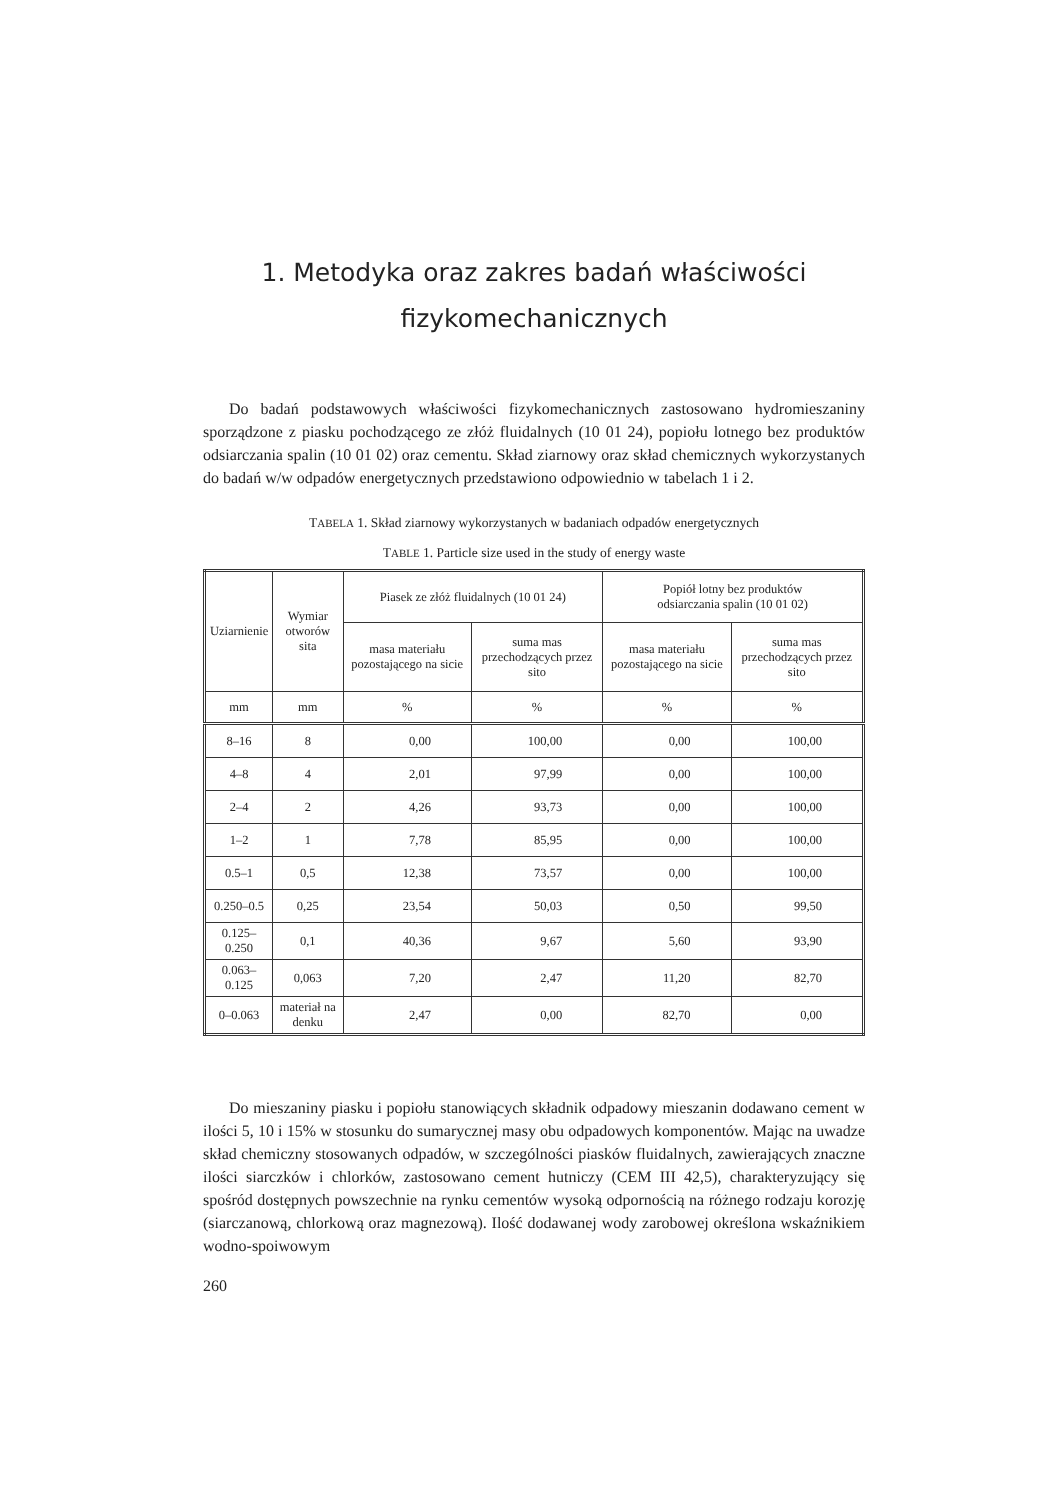1. Metodyka oraz zakres badań właściwości
fizykomechanicznych
Do badań podstawowych właściwości fizykomechanicznych zastosowano hydromieszaniny sporządzone z piasku pochodzącego ze złóż fluidalnych (10 01 24), popiołu lotnego bez produktów odsiarczania spalin (10 01 02) oraz cementu. Skład ziarnowy oraz skład chemicznych wykorzystanych do badań w/w odpadów energetycznych przedstawiono odpowiednio w tabelach 1 i 2.
TABELA 1. Skład ziarnowy wykorzystanych w badaniach odpadów energetycznych
TABLE 1. Particle size used in the study of energy waste
| Uziarnienie | Wymiar otworów sita | Piasek ze złóż fluidalnych (10 01 24) | | Popiół lotny bez produktów odsiarczania spalin (10 01 02) | |
| --- | --- | --- | --- | --- | --- |
| | | masa materiału pozostającego na sicie | suma mas przechodzących przez sito | masa materiału pozostającego na sicie | suma mas przechodzących przez sito |
| mm | mm | % | % | % | % |
| 8–16 | 8 | 0,00 | 100,00 | 0,00 | 100,00 |
| 4–8 | 4 | 2,01 | 97,99 | 0,00 | 100,00 |
| 2–4 | 2 | 4,26 | 93,73 | 0,00 | 100,00 |
| 1–2 | 1 | 7,78 | 85,95 | 0,00 | 100,00 |
| 0.5–1 | 0,5 | 12,38 | 73,57 | 0,00 | 100,00 |
| 0.250–0.5 | 0,25 | 23,54 | 50,03 | 0,50 | 99,50 |
| 0.125–0.250 | 0,1 | 40,36 | 9,67 | 5,60 | 93,90 |
| 0.063–0.125 | 0,063 | 7,20 | 2,47 | 11,20 | 82,70 |
| 0–0.063 | materiał na denku | 2,47 | 0,00 | 82,70 | 0,00 |
Do mieszaniny piasku i popiołu stanowiących składnik odpadowy mieszanin dodawano cement w ilości 5, 10 i 15% w stosunku do sumarycznej masy obu odpadowych komponentów. Mając na uwadze skład chemiczny stosowanych odpadów, w szczególności piasków fluidalnych, zawierających znaczne ilości siarczków i chlorków, zastosowano cement hutniczy (CEM III 42,5), charakteryzujący się spośród dostępnych powszechnie na rynku cementów wysoką odpornością na różnego rodzaju korozję (siarczanową, chlorkową oraz magnezową). Ilość dodawanej wody zarobowej określona wskaźnikiem wodno-spoiwowym
260